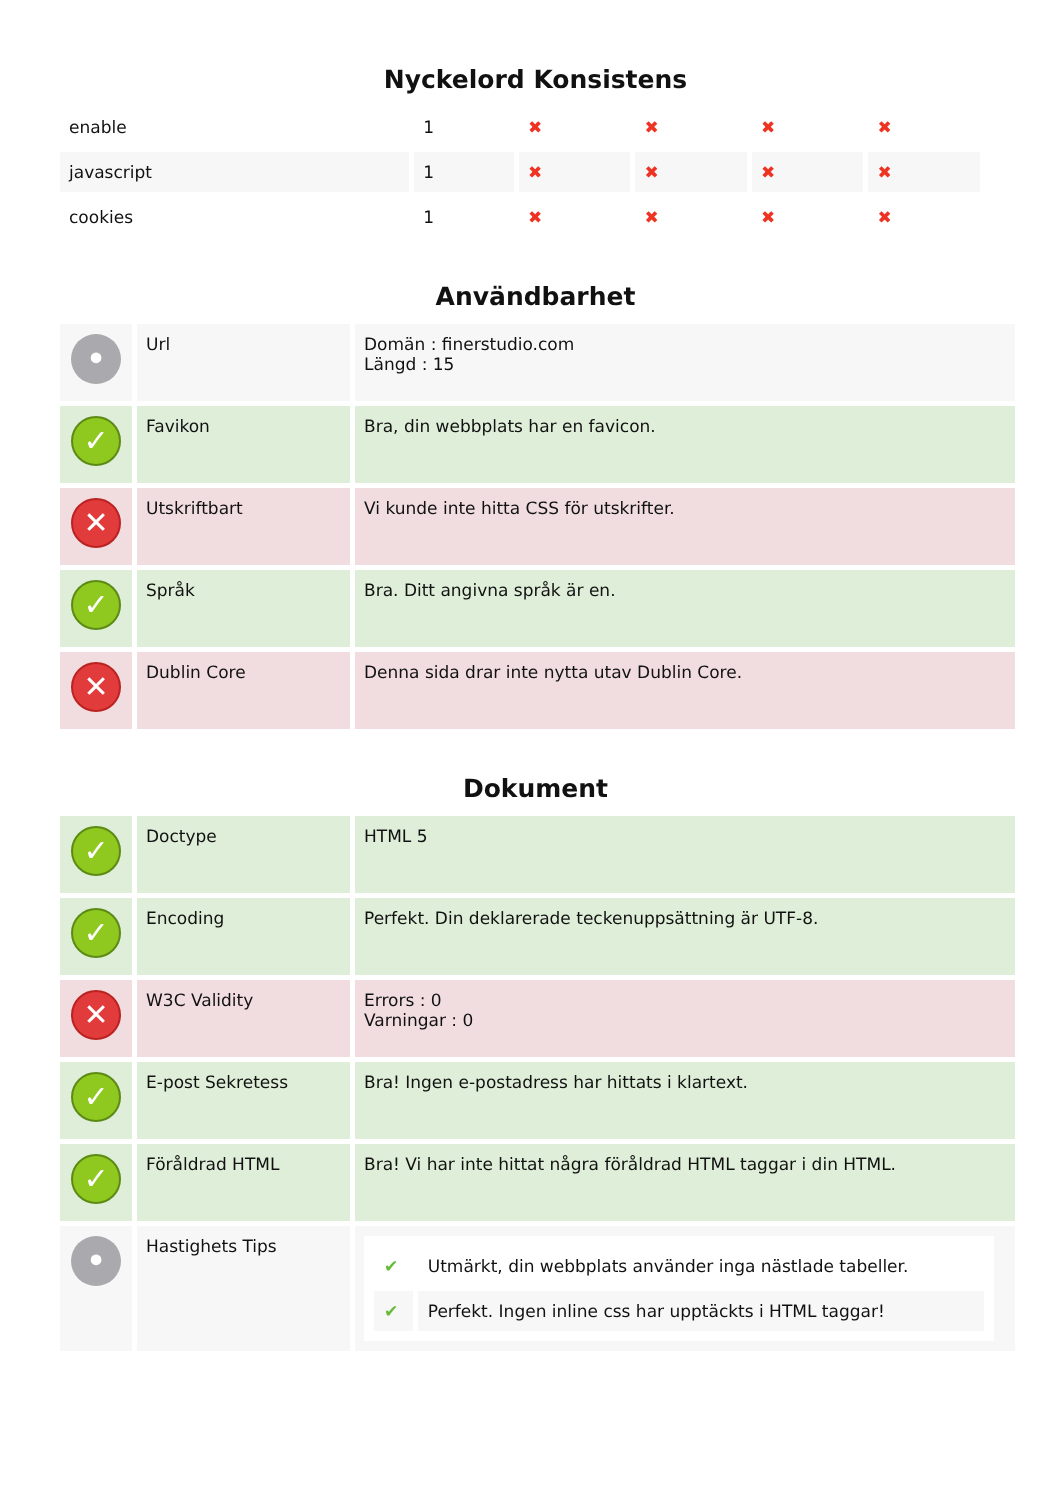Nyckelord Konsistens
| enable | 1 | ✖ | ✖ | ✖ | ✖ |
| javascript | 1 | ✖ | ✖ | ✖ | ✖ |
| cookies | 1 | ✖ | ✖ | ✖ | ✖ |
Användbarhet
| • | Url | Domän : finerstudio.com Längd : 15 |
| ✓ | Favikon | Bra, din webbplats har en favicon. |
| ✕ | Utskriftbart | Vi kunde inte hitta CSS för utskrifter. |
| ✓ | Språk | Bra. Ditt angivna språk är en. |
| ✕ | Dublin Core | Denna sida drar inte nytta utav Dublin Core. |
Dokument
| ✓ | Doctype | HTML 5 |
| ✓ | Encoding | Perfekt. Din deklarerade teckenuppsättning är UTF-8. |
| ✕ | W3C Validity | Errors : 0 Varningar : 0 |
| ✓ | E-post Sekretess | Bra! Ingen e-postadress har hittats i klartext. |
| ✓ | Föråldrad HTML | Bra! Vi har inte hittat några föråldrad HTML taggar i din HTML. |
| • | Hastighets Tips | / ✔ / Utmärkt, din webbplats använder inga nästlade tabeller. / / ✔ / Perfekt. Ingen inline css har upptäckts i HTML taggar! / |